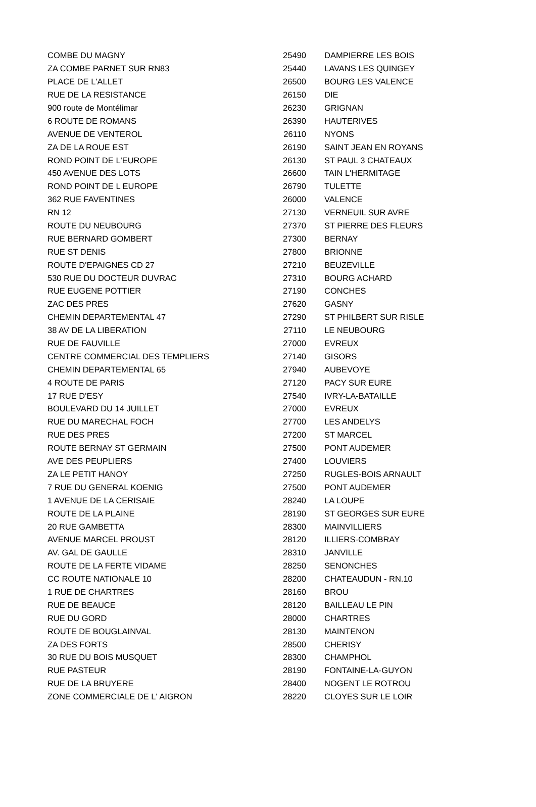| COMBE DU MAGNY | 25490 | DAMPIERRE LES BOIS |
| ZA COMBE PARNET SUR RN83 | 25440 | LAVANS LES QUINGEY |
| PLACE DE L'ALLET | 26500 | BOURG LES VALENCE |
| RUE DE LA RESISTANCE | 26150 | DIE |
| 900 route de Montélimar | 26230 | GRIGNAN |
| 6 ROUTE DE ROMANS | 26390 | HAUTERIVES |
| AVENUE DE VENTEROL | 26110 | NYONS |
| ZA DE LA ROUE EST | 26190 | SAINT JEAN EN ROYANS |
| ROND POINT DE L'EUROPE | 26130 | ST PAUL 3 CHATEAUX |
| 450 AVENUE DES LOTS | 26600 | TAIN L'HERMITAGE |
| ROND POINT DE L EUROPE | 26790 | TULETTE |
| 362 RUE FAVENTINES | 26000 | VALENCE |
| RN 12 | 27130 | VERNEUIL SUR AVRE |
| ROUTE DU NEUBOURG | 27370 | ST PIERRE DES FLEURS |
| RUE BERNARD GOMBERT | 27300 | BERNAY |
| RUE ST DENIS | 27800 | BRIONNE |
| ROUTE D'EPAIGNES CD 27 | 27210 | BEUZEVILLE |
| 530 RUE DU DOCTEUR DUVRAC | 27310 | BOURG ACHARD |
| RUE EUGENE POTTIER | 27190 | CONCHES |
| ZAC DES PRES | 27620 | GASNY |
| CHEMIN DEPARTEMENTAL 47 | 27290 | ST PHILBERT SUR RISLE |
| 38 AV DE LA LIBERATION | 27110 | LE NEUBOURG |
| RUE DE FAUVILLE | 27000 | EVREUX |
| CENTRE COMMERCIAL DES TEMPLIERS | 27140 | GISORS |
| CHEMIN DEPARTEMENTAL 65 | 27940 | AUBEVOYE |
| 4 ROUTE DE PARIS | 27120 | PACY SUR EURE |
| 17 RUE D'ESY | 27540 | IVRY-LA-BATAILLE |
| BOULEVARD DU 14 JUILLET | 27000 | EVREUX |
| RUE DU MARECHAL FOCH | 27700 | LES ANDELYS |
| RUE DES PRES | 27200 | ST MARCEL |
| ROUTE BERNAY ST GERMAIN | 27500 | PONT AUDEMER |
| AVE DES PEUPLIERS | 27400 | LOUVIERS |
| ZA LE PETIT HANOY | 27250 | RUGLES-BOIS ARNAULT |
| 7 RUE DU GENERAL KOENIG | 27500 | PONT AUDEMER |
| 1 AVENUE DE LA CERISAIE | 28240 | LA LOUPE |
| ROUTE DE LA PLAINE | 28190 | ST GEORGES SUR EURE |
| 20 RUE GAMBETTA | 28300 | MAINVILLIERS |
| AVENUE MARCEL PROUST | 28120 | ILLIERS-COMBRAY |
| AV. GAL DE GAULLE | 28310 | JANVILLE |
| ROUTE DE LA FERTE VIDAME | 28250 | SENONCHES |
| CC ROUTE NATIONALE 10 | 28200 | CHATEAUDUN - RN.10 |
| 1 RUE DE CHARTRES | 28160 | BROU |
| RUE DE BEAUCE | 28120 | BAILLEAU LE PIN |
| RUE DU GORD | 28000 | CHARTRES |
| ROUTE DE BOUGLAINVAL | 28130 | MAINTENON |
| ZA DES FORTS | 28500 | CHERISY |
| 30 RUE DU BOIS MUSQUET | 28300 | CHAMPHOL |
| RUE PASTEUR | 28190 | FONTAINE-LA-GUYON |
| RUE DE LA BRUYERE | 28400 | NOGENT LE ROTROU |
| ZONE COMMERCIALE DE L' AIGRON | 28220 | CLOYES SUR LE LOIR |